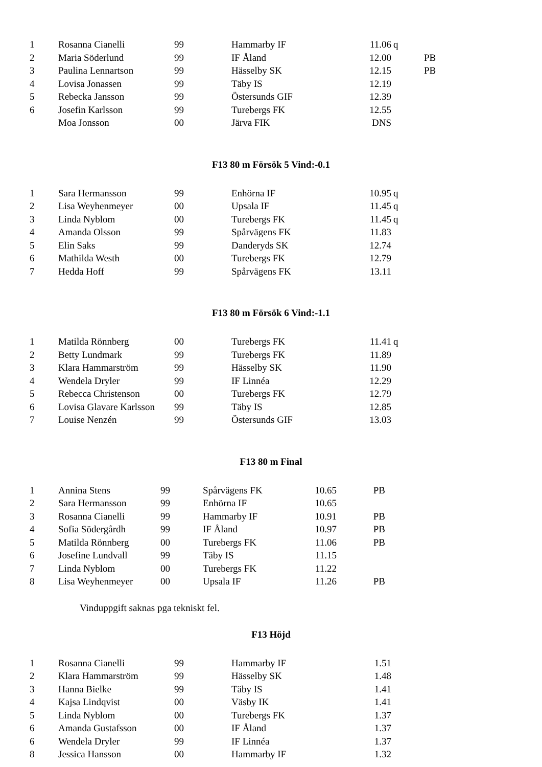| 1 | Rosanna Cianelli | 99 | Hammarby IF | 11.06 | q | |
| 2 | Maria Söderlund | 99 | IF Åland | 12.00 | | PB |
| 3 | Paulina Lennartson | 99 | Hässelby SK | 12.15 | | PB |
| 4 | Lovisa Jonassen | 99 | Täby IS | 12.19 | | |
| 5 | Rebecka Jansson | 99 | Östersunds GIF | 12.39 | | |
| 6 | Josefin Karlsson | 99 | Turebergs FK | 12.55 | | |
| | Moa Jonsson | 00 | Järva FIK | DNS | | |
F13 80 m Försök 5 Vind:-0.1
| 1 | Sara Hermansson | 99 | Enhörna IF | 10.95 | q | |
| 2 | Lisa Weyhenmeyer | 00 | Upsala IF | 11.45 | q | |
| 3 | Linda Nyblom | 00 | Turebergs FK | 11.45 | q | |
| 4 | Amanda Olsson | 99 | Spårvägens FK | 11.83 | | |
| 5 | Elin Saks | 99 | Danderyds SK | 12.74 | | |
| 6 | Mathilda Westh | 00 | Turebergs FK | 12.79 | | |
| 7 | Hedda Hoff | 99 | Spårvägens FK | 13.11 | | |
F13 80 m Försök 6 Vind:-1.1
| 1 | Matilda Rönnberg | 00 | Turebergs FK | 11.41 | q | |
| 2 | Betty Lundmark | 99 | Turebergs FK | 11.89 | | |
| 3 | Klara Hammarström | 99 | Hässelby SK | 11.90 | | |
| 4 | Wendela Dryler | 99 | IF Linnéa | 12.29 | | |
| 5 | Rebecca Christenson | 00 | Turebergs FK | 12.79 | | |
| 6 | Lovisa Glavare Karlsson | 99 | Täby IS | 12.85 | | |
| 7 | Louise Nenzén | 99 | Östersunds GIF | 13.03 | | |
F13 80 m Final
| 1 | Annina Stens | 99 | Spårvägens FK | 10.65 | PB |
| 2 | Sara Hermansson | 99 | Enhörna IF | 10.65 | |
| 3 | Rosanna Cianelli | 99 | Hammarby IF | 10.91 | PB |
| 4 | Sofia Södergårdh | 99 | IF Åland | 10.97 | PB |
| 5 | Matilda Rönnberg | 00 | Turebergs FK | 11.06 | PB |
| 6 | Josefine Lundvall | 99 | Täby IS | 11.15 | |
| 7 | Linda Nyblom | 00 | Turebergs FK | 11.22 | |
| 8 | Lisa Weyhenmeyer | 00 | Upsala IF | 11.26 | PB |
Vinduppgift saknas pga tekniskt fel.
F13 Höjd
| 1 | Rosanna Cianelli | 99 | Hammarby IF | 1.51 | | |
| 2 | Klara Hammarström | 99 | Hässelby SK | 1.48 | | |
| 3 | Hanna Bielke | 99 | Täby IS | 1.41 | | |
| 4 | Kajsa Lindqvist | 00 | Väsby IK | 1.41 | | |
| 5 | Linda Nyblom | 00 | Turebergs FK | 1.37 | | |
| 6 | Amanda Gustafsson | 00 | IF Åland | 1.37 | | |
| 6 | Wendela Dryler | 99 | IF Linnéa | 1.37 | | |
| 8 | Jessica Hansson | 00 | Hammarby IF | 1.32 | | |